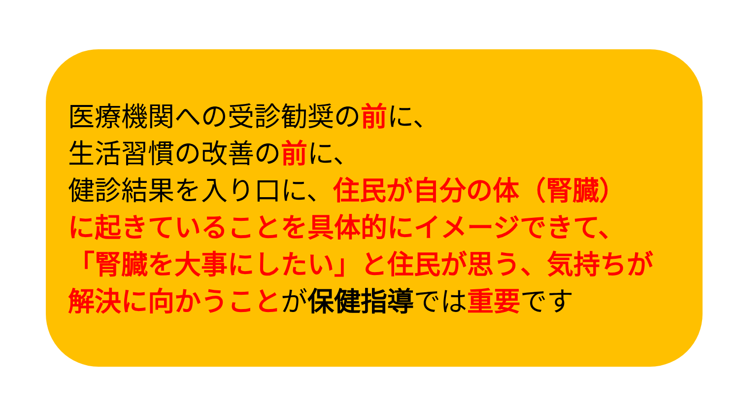医療機関への受診勧奨の前に、
生活習慣の改善の前に、
健診結果を入り口に、住民が自分の体（腎臓）
に起きていることを具体的にイメージできて、
「腎臓を大事にしたい」と住民が思う、気持ちが
解決に向かうことが保健指導では重要です